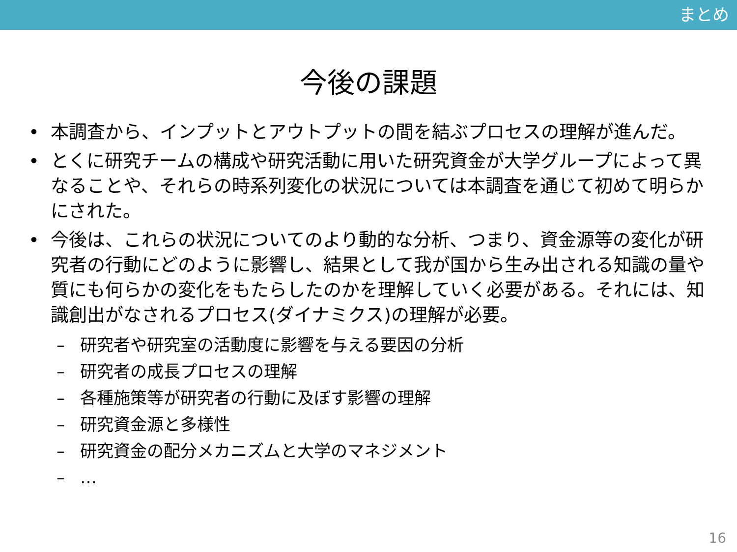まとめ
今後の課題
• 本調査から、インプットとアウトプットの間を結ぶプロセスの理解が進んだ。
• とくに研究チームの構成や研究活動に用いた研究資金が大学グループによって異なることや、それらの時系列変化の状況については本調査を通じて初めて明らかにされた。
• 今後は、これらの状況についてのより動的な分析、つまり、資金源等の変化が研究者の行動にどのように影響し、結果として我が国から生み出される知識の量や質にも何らかの変化をもたらしたのかを理解していく必要がある。それには、知識創出がなされるプロセス(ダイナミクス)の理解が必要。
– 研究者や研究室の活動度に影響を与える要因の分析
– 研究者の成長プロセスの理解
– 各種施策等が研究者の行動に及ぼす影響の理解
– 研究資金源と多様性
– 研究資金の配分メカニズムと大学のマネジメント
– …
16